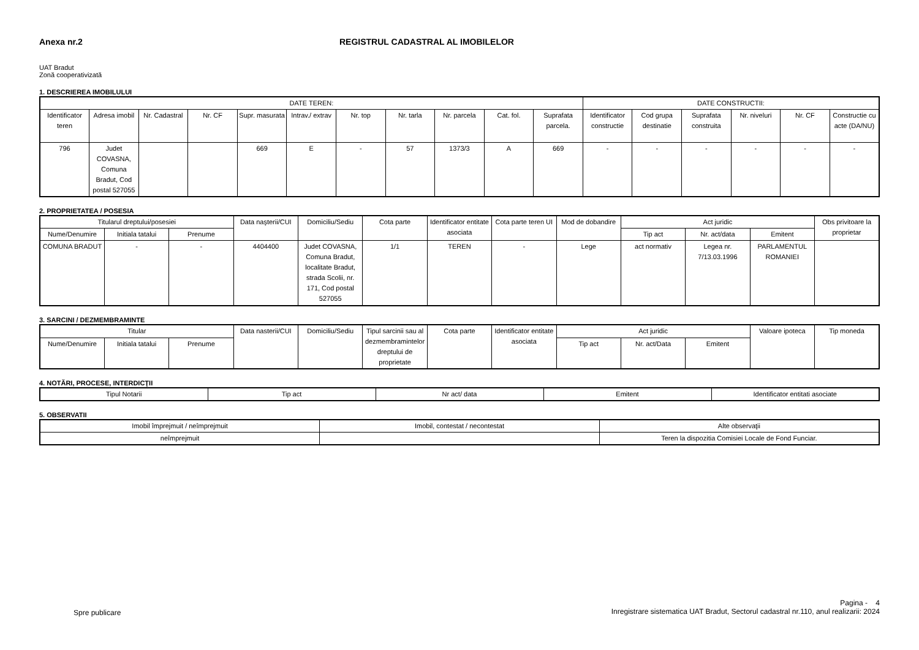Anexa nr.2 REGISTRUL CADASTRAL AL IMOBILELOR
UAT Bradut
Zonă cooperativizată
1. DESCRIEREA IMOBILULUI
| DATE TEREN: | | | | | | | | | | | DATE CONSTRUCTII: | | | | | |
| --- | --- | --- | --- | --- | --- | --- | --- | --- | --- | --- | --- | --- | --- | --- | --- | --- |
| Identificator teren | Adresa imobil | Nr. Cadastral | Nr. CF | Supr. masurata | Intrav./ extrav | Nr. top | Nr. tarla | Nr. parcela | Cat. fol. | Suprafata parcela. | Identificator constructie | Cod grupa destinatie | Suprafata construita | Nr. niveluri | Nr. CF | Constructie cu acte (DA/NU) |
| 796 | Judet COVASNA, Comuna Bradut, Cod postal 527055 | | | 669 | E | - | 57 | 1373/3 | A | 669 | - | - | - | - | - | - |
2. PROPRIETATEA / POSESIA
| Titularul dreptului/posesiei | | | Data naşterii/CUI | Domiciliu/Sediu | Cota parte | Identificator entitate asociata | Cota parte teren UI | Mod de dobandire | Act juridic | | | Obs privitoare la proprietar |
| --- | --- | --- | --- | --- | --- | --- | --- | --- | --- | --- | --- | --- |
| Nume/Denumire | Initiala tatalui | Prenume | | | | | | | Tip act | Nr. act/data | Emitent | |
| COMUNA BRADUT | - | - | 4404400 | Judet COVASNA, Comuna Bradut, localitate Bradut, strada Scolii, nr. 171, Cod postal 527055 | 1/1 | TEREN | - | Lege | act normativ | Legea nr. 7/13.03.1996 | PARLAMENTUL ROMANIEI | |
3. SARCINI / DEZMEMBRAMINTE
| Titular | | | Data nasterii/CUI | Domiciliu/Sediu | Tipul sarcinii sau al dezmembramintelor dreptului de proprietate | Cota parte | Identificator entitate asociata | Act juridic | | | Valoare ipoteca | Tip moneda |
| --- | --- | --- | --- | --- | --- | --- | --- | --- | --- | --- | --- | --- |
| Nume/Denumire | Initiala tatalui | Prenume | | | | | | Tip act | Nr. act/Data | Emitent | | |
4. NOTĂRI, PROCESE, INTERDICŢII
| Tipul Notarii | Tip act | Nr act/ data | Emitent | Identificator entitati asociate |
| --- | --- | --- | --- | --- |
5. OBSERVATII
| Imobil împrejmuit / neîmprejmuit | Imobil, contestat / necontestat | Alte observaţii |
| --- | --- | --- |
| neîmprejmuit | | Teren la dispozitia Comisiei Locale de Fond Funciar. |
Spre publicare
Pagina - 4
Inregistrare sistematica UAT Bradut, Sectorul cadastral nr.110, anul realizarii: 2024